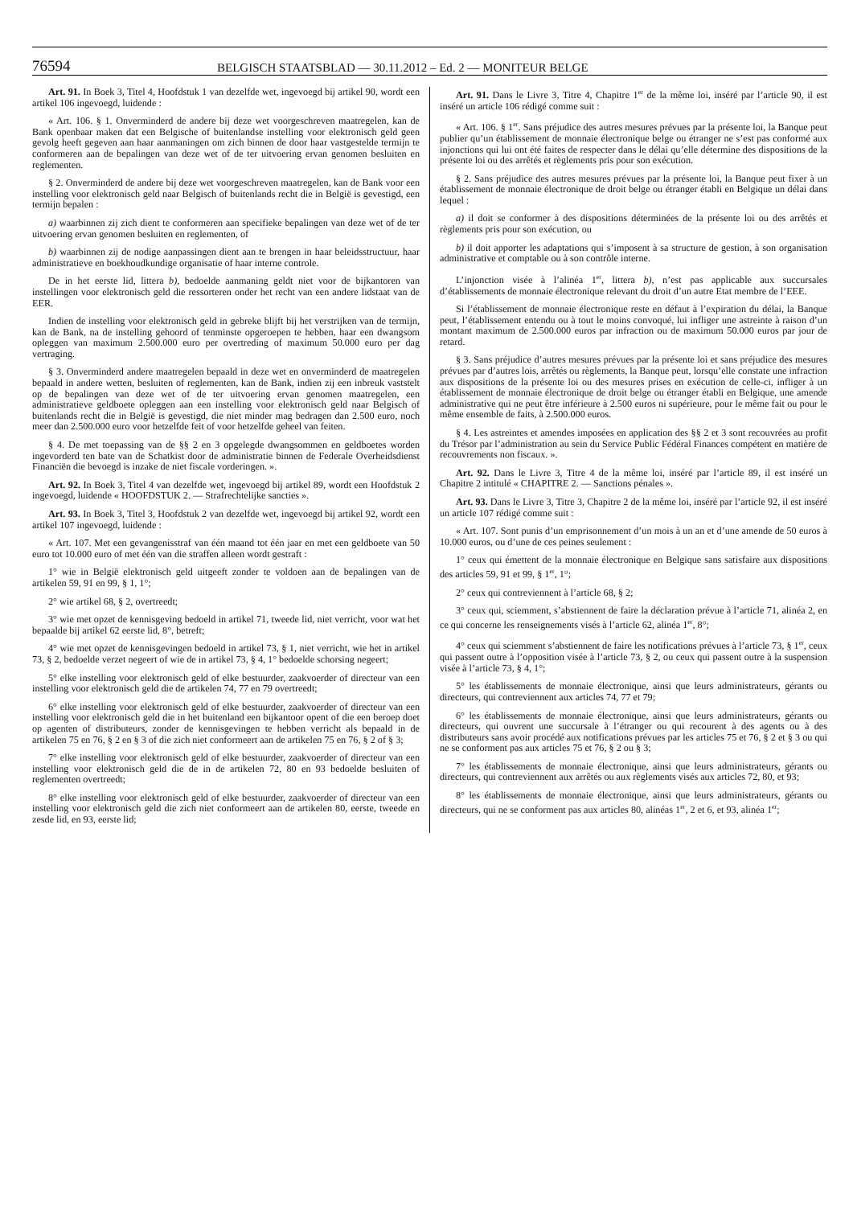76594 BELGISCH STAATSBLAD — 30.11.2012 – Ed. 2 — MONITEUR BELGE
Art. 91. In Boek 3, Titel 4, Hoofdstuk 1 van dezelfde wet, ingevoegd bij artikel 90, wordt een artikel 106 ingevoegd, luidende :
« Art. 106. § 1. Onverminderd de andere bij deze wet voorgeschreven maatregelen, kan de Bank openbaar maken dat een Belgische of buitenlandse instelling voor elektronisch geld geen gevolg heeft gegeven aan haar aanmaningen om zich binnen de door haar vastgestelde termijn te conformeren aan de bepalingen van deze wet of de ter uitvoering ervan genomen besluiten en reglementen.
§ 2. Onverminderd de andere bij deze wet voorgeschreven maatregelen, kan de Bank voor een instelling voor elektronisch geld naar Belgisch of buitenlands recht die in België is gevestigd, een termijn bepalen :
a) waarbinnen zij zich dient te conformeren aan specifieke bepalingen van deze wet of de ter uitvoering ervan genomen besluiten en reglementen, of
b) waarbinnen zij de nodige aanpassingen dient aan te brengen in haar beleidsstructuur, haar administratieve en boekhoudkundige organisatie of haar interne controle.
De in het eerste lid, littera b), bedoelde aanmaning geldt niet voor de bijkantoren van instellingen voor elektronisch geld die ressorteren onder het recht van een andere lidstaat van de EER.
Indien de instelling voor elektronisch geld in gebreke blijft bij het verstrijken van de termijn, kan de Bank, na de instelling gehoord of tenminste opgeroepen te hebben, haar een dwangsom opleggen van maximum 2.500.000 euro per overtreding of maximum 50.000 euro per dag vertraging.
§ 3. Onverminderd andere maatregelen bepaald in deze wet en onverminderd de maatregelen bepaald in andere wetten, besluiten of reglementen, kan de Bank, indien zij een inbreuk vaststelt op de bepalingen van deze wet of de ter uitvoering ervan genomen maatregelen, een administratieve geldboete opleggen aan een instelling voor elektronisch geld naar Belgisch of buitenlands recht die in België is gevestigd, die niet minder mag bedragen dan 2.500 euro, noch meer dan 2.500.000 euro voor hetzelfde feit of voor hetzelfde geheel van feiten.
§ 4. De met toepassing van de §§ 2 en 3 opgelegde dwangsommen en geldboetes worden ingevorderd ten bate van de Schatkist door de administratie binnen de Federale Overheidsdienst Financiën die bevoegd is inzake de niet fiscale vorderingen. ».
Art. 92. In Boek 3, Titel 4 van dezelfde wet, ingevoegd bij artikel 89, wordt een Hoofdstuk 2 ingevoegd, luidende « HOOFDSTUK 2. — Strafrechtelijke sancties ».
Art. 93. In Boek 3, Titel 3, Hoofdstuk 2 van dezelfde wet, ingevoegd bij artikel 92, wordt een artikel 107 ingevoegd, luidende :
« Art. 107. Met een gevangenisstraf van één maand tot één jaar en met een geldboete van 50 euro tot 10.000 euro of met één van die straffen alleen wordt gestraft :
1° wie in België elektronisch geld uitgeeft zonder te voldoen aan de bepalingen van de artikelen 59, 91 en 99, § 1, 1°;
2° wie artikel 68, § 2, overtreedt;
3° wie met opzet de kennisgeving bedoeld in artikel 71, tweede lid, niet verricht, voor wat het bepaalde bij artikel 62 eerste lid, 8°, betreft;
4° wie met opzet de kennisgevingen bedoeld in artikel 73, § 1, niet verricht, wie het in artikel 73, § 2, bedoelde verzet negeert of wie de in artikel 73, § 4, 1° bedoelde schorsing negeert;
5° elke instelling voor elektronisch geld of elke bestuurder, zaakvoerder of directeur van een instelling voor elektronisch geld die de artikelen 74, 77 en 79 overtreedt;
6° elke instelling voor elektronisch geld of elke bestuurder, zaakvoerder of directeur van een instelling voor elektronisch geld die in het buitenland een bijkantoor opent of die een beroep doet op agenten of distributeurs, zonder de kennisgevingen te hebben verricht als bepaald in de artikelen 75 en 76, § 2 en § 3 of die zich niet conformeert aan de artikelen 75 en 76, § 2 of § 3;
7° elke instelling voor elektronisch geld of elke bestuurder, zaakvoerder of directeur van een instelling voor elektronisch geld die de in de artikelen 72, 80 en 93 bedoelde besluiten of reglementen overtreedt;
8° elke instelling voor elektronisch geld of elke bestuurder, zaakvoerder of directeur van een instelling voor elektronisch geld die zich niet conformeert aan de artikelen 80, eerste, tweede en zesde lid, en 93, eerste lid;
Art. 91. Dans le Livre 3, Titre 4, Chapitre 1<sup>er</sup> de la même loi, inséré par l’article 90, il est inséré un article 106 rédigé comme suit :
« Art. 106. § 1<sup>er</sup>. Sans préjudice des autres mesures prévues par la présente loi, la Banque peut publier qu’un établissement de monnaie électronique belge ou étranger ne s’est pas conformé aux injonctions qui lui ont été faites de respecter dans le délai qu’elle détermine des dispositions de la présente loi ou des arrêtés et règlements pris pour son exécution.
§ 2. Sans préjudice des autres mesures prévues par la présente loi, la Banque peut fixer à un établissement de monnaie électronique de droit belge ou étranger établi en Belgique un délai dans lequel :
a) il doit se conformer à des dispositions déterminées de la présente loi ou des arrêtés et règlements pris pour son exécution, ou
b) il doit apporter les adaptations qui s’imposent à sa structure de gestion, à son organisation administrative et comptable ou à son contrôle interne.
L’injonction visée à l’alinéa 1<sup>er</sup>, littera b), n’est pas applicable aux succursales d’établissements de monnaie électronique relevant du droit d’un autre Etat membre de l’EEE.
Si l’établissement de monnaie électronique reste en défaut à l’expiration du délai, la Banque peut, l’établissement entendu ou à tout le moins convoqué, lui infliger une astreinte à raison d’un montant maximum de 2.500.000 euros par infraction ou de maximum 50.000 euros par jour de retard.
§ 3. Sans préjudice d’autres mesures prévues par la présente loi et sans préjudice des mesures prévues par d’autres lois, arrêtés ou règlements, la Banque peut, lorsqu’elle constate une infraction aux dispositions de la présente loi ou des mesures prises en exécution de celle-ci, infliger à un établissement de monnaie électronique de droit belge ou étranger établi en Belgique, une amende administrative qui ne peut être inférieure à 2.500 euros ni supérieure, pour le même fait ou pour le même ensemble de faits, à 2.500.000 euros.
§ 4. Les astreintes et amendes imposées en application des §§ 2 et 3 sont recouvrées au profit du Trésor par l’administration au sein du Service Public Fédéral Finances compétent en matière de recouvrements non fiscaux. ».
Art. 92. Dans le Livre 3, Titre 4 de la même loi, inséré par l’article 89, il est inséré un Chapitre 2 intitulé « CHAPITRE 2. — Sanctions pénales ».
Art. 93. Dans le Livre 3, Titre 3, Chapitre 2 de la même loi, inséré par l’article 92, il est inséré un article 107 rédigé comme suit :
« Art. 107. Sont punis d’un emprisonnement d’un mois à un an et d’une amende de 50 euros à 10.000 euros, ou d’une de ces peines seulement :
1° ceux qui émettent de la monnaie électronique en Belgique sans satisfaire aux dispositions des articles 59, 91 et 99, § 1<sup>er</sup>, 1°;
2° ceux qui contreviennent à l’article 68, § 2;
3° ceux qui, sciemment, s’abstiennent de faire la déclaration prévue à l’article 71, alinéa 2, en ce qui concerne les renseignements visés à l’article 62, alinéa 1<sup>er</sup>, 8°;
4° ceux qui sciemment s’abstiennent de faire les notifications prévues à l’article 73, § 1<sup>er</sup>, ceux qui passent outre à l’opposition visée à l’article 73, § 2, ou ceux qui passent outre à la suspension visée à l’article 73, § 4, 1°;
5° les établissements de monnaie électronique, ainsi que leurs administrateurs, gérants ou directeurs, qui contreviennent aux articles 74, 77 et 79;
6° les établissements de monnaie électronique, ainsi que leurs administrateurs, gérants ou directeurs, qui ouvrent une succursale à l’étranger ou qui recourent à des agents ou à des distributeurs sans avoir procédé aux notifications prévues par les articles 75 et 76, § 2 et § 3 ou qui ne se conforment pas aux articles 75 et 76, § 2 ou § 3;
7° les établissements de monnaie électronique, ainsi que leurs administrateurs, gérants ou directeurs, qui contreviennent aux arrêtés ou aux règlements visés aux articles 72, 80, et 93;
8° les établissements de monnaie électronique, ainsi que leurs administrateurs, gérants ou directeurs, qui ne se conforment pas aux articles 80, alinéas 1<sup>er</sup>, 2 et 6, et 93, alinéa 1<sup>er</sup>;